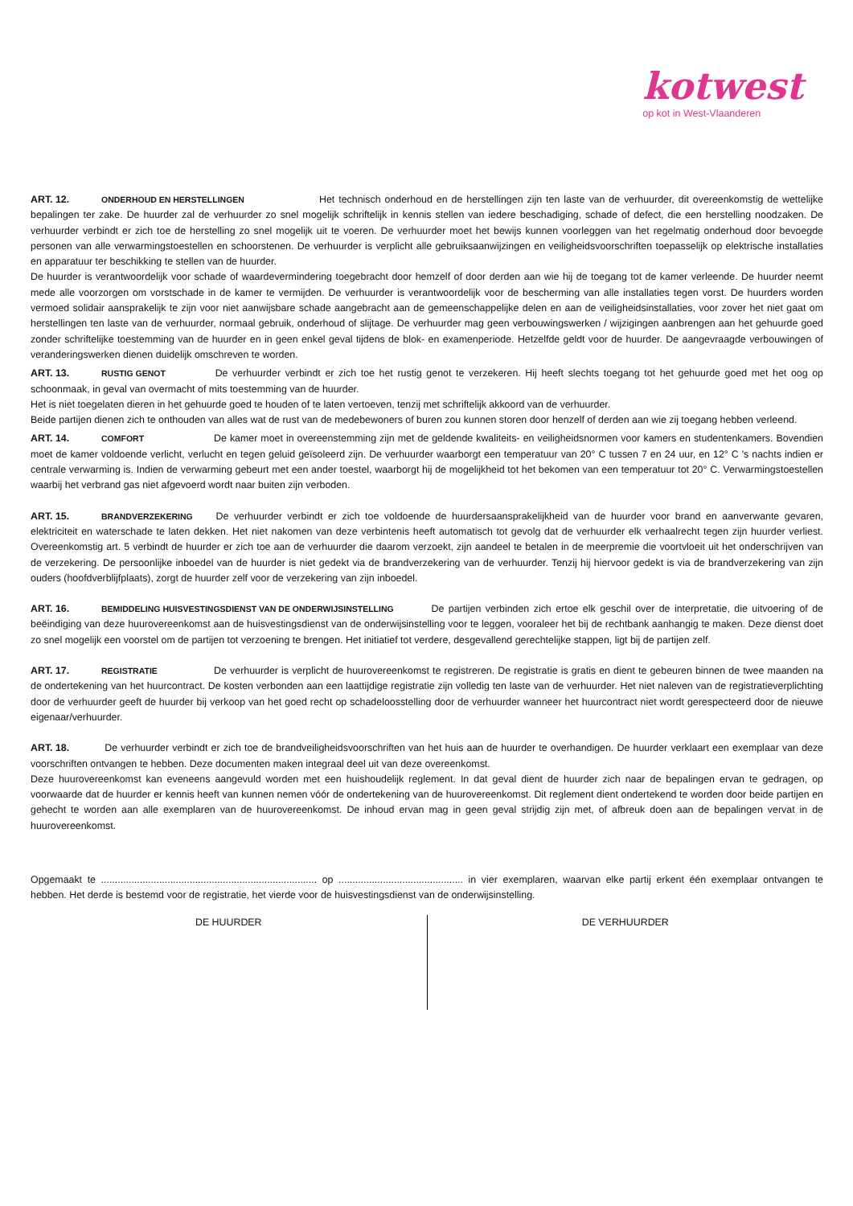kotwest
op kot in West-Vlaanderen
ART. 12. ONDERHOUD EN HERSTELLINGEN Het technisch onderhoud en de herstellingen zijn ten laste van de verhuurder, dit overeenkomstig de wettelijke bepalingen ter zake. De huurder zal de verhuurder zo snel mogelijk schriftelijk in kennis stellen van iedere beschadiging, schade of defect, die een herstelling noodzaken. De verhuurder verbindt er zich toe de herstelling zo snel mogelijk uit te voeren. De verhuurder moet het bewijs kunnen voorleggen van het regelmatig onderhoud door bevoegde personen van alle verwarmingstoestellen en schoorstenen. De verhuurder is verplicht alle gebruiksaanwijzingen en veiligheidsvoorschriften toepasselijk op elektrische installaties en apparatuur ter beschikking te stellen van de huurder.
De huurder is verantwoordelijk voor schade of waardevermindering toegebracht door hemzelf of door derden aan wie hij de toegang tot de kamer verleende. De huurder neemt mede alle voorzorgen om vorstschade in de kamer te vermijden. De verhuurder is verantwoordelijk voor de bescherming van alle installaties tegen vorst. De huurders worden vermoed solidair aansprakelijk te zijn voor niet aanwijsbare schade aangebracht aan de gemeenschappelijke delen en aan de veiligheidsinstallaties, voor zover het niet gaat om herstellingen ten laste van de verhuurder, normaal gebruik, onderhoud of slijtage. De verhuurder mag geen verbouwingswerken / wijzigingen aanbrengen aan het gehuurde goed zonder schriftelijke toestemming van de huurder en in geen enkel geval tijdens de blok- en examenperiode. Hetzelfde geldt voor de huurder. De aangevraagde verbouwingen of veranderingswerken dienen duidelijk omschreven te worden.
ART. 13. RUSTIG GENOT De verhuurder verbindt er zich toe het rustig genot te verzekeren. Hij heeft slechts toegang tot het gehuurde goed met het oog op schoonmaak, in geval van overmacht of mits toestemming van de huurder.
Het is niet toegelaten dieren in het gehuurde goed te houden of te laten vertoeven, tenzij met schriftelijk akkoord van de verhuurder.
Beide partijen dienen zich te onthouden van alles wat de rust van de medebewoners of buren zou kunnen storen door henzelf of derden aan wie zij toegang hebben verleend.
ART. 14. COMFORT De kamer moet in overeenstemming zijn met de geldende kwaliteits- en veiligheidsnormen voor kamers en studentenkamers. Bovendien moet de kamer voldoende verlicht, verlucht en tegen geluid geïsoleerd zijn. De verhuurder waarborgt een temperatuur van 20° C tussen 7 en 24 uur, en 12° C 's nachts indien er centrale verwarming is. Indien de verwarming gebeurt met een ander toestel, waarborgt hij de mogelijkheid tot het bekomen van een temperatuur tot 20° C. Verwarmingstoestellen waarbij het verbrand gas niet afgevoerd wordt naar buiten zijn verboden.
ART. 15. BRANDVERZEKERING De verhuurder verbindt er zich toe voldoende de huurdersaansprakelijkheid van de huurder voor brand en aanverwante gevaren, elektriciteit en waterschade te laten dekken. Het niet nakomen van deze verbintenis heeft automatisch tot gevolg dat de verhuurder elk verhaalrecht tegen zijn huurder verliest. Overeenkomstig art. 5 verbindt de huurder er zich toe aan de verhuurder die daarom verzoekt, zijn aandeel te betalen in de meerpremie die voortvloeit uit het onderschrijven van de verzekering. De persoonlijke inboedel van de huurder is niet gedekt via de brandverzekering van de verhuurder. Tenzij hij hiervoor gedekt is via de brandverzekering van zijn ouders (hoofdverblijfplaats), zorgt de huurder zelf voor de verzekering van zijn inboedel.
ART. 16. BEMIDDELING HUISVESTINGSDIENST VAN DE ONDERWIJSINSTELLING De partijen verbinden zich ertoe elk geschil over de interpretatie, die uitvoering of de beëindiging van deze huurovereenkomst aan de huisvestingsdienst van de onderwijsinstelling voor te leggen, vooraleer het bij de rechtbank aanhangig te maken. Deze dienst doet zo snel mogelijk een voorstel om de partijen tot verzoening te brengen. Het initiatief tot verdere, desgevallend gerechtelijke stappen, ligt bij de partijen zelf.
ART. 17. REGISTRATIE De verhuurder is verplicht de huurovereenkomst te registreren. De registratie is gratis en dient te gebeuren binnen de twee maanden na de ondertekening van het huurcontract. De kosten verbonden aan een laattijdige registratie zijn volledig ten laste van de verhuurder. Het niet naleven van de registratieverplichting door de verhuurder geeft de huurder bij verkoop van het goed recht op schadeloosstelling door de verhuurder wanneer het huurcontract niet wordt gerespecteerd door de nieuwe eigenaar/verhuurder.
ART. 18. De verhuurder verbindt er zich toe de brandveiligheidsvoorschriften van het huis aan de huurder te overhandigen. De huurder verklaart een exemplaar van deze voorschriften ontvangen te hebben. Deze documenten maken integraal deel uit van deze overeenkomst.
Deze huurovereenkomst kan eveneens aangevuld worden met een huishoudelijk reglement. In dat geval dient de huurder zich naar de bepalingen ervan te gedragen, op voorwaarde dat de huurder er kennis heeft van kunnen nemen vóór de ondertekening van de huurovereenkomst. Dit reglement dient ondertekend te worden door beide partijen en gehecht te worden aan alle exemplaren van de huurovereenkomst. De inhoud ervan mag in geen geval strijdig zijn met, of afbreuk doen aan de bepalingen vervat in de huurovereenkomst.
Opgemaakt te .............................................................................. op ............................................. in vier exemplaren, waarvan elke partij erkent één exemplaar ontvangen te hebben. Het derde is bestemd voor de registratie, het vierde voor de huisvestingsdienst van de onderwijsinstelling.
DE HUURDER
DE VERHUURDER